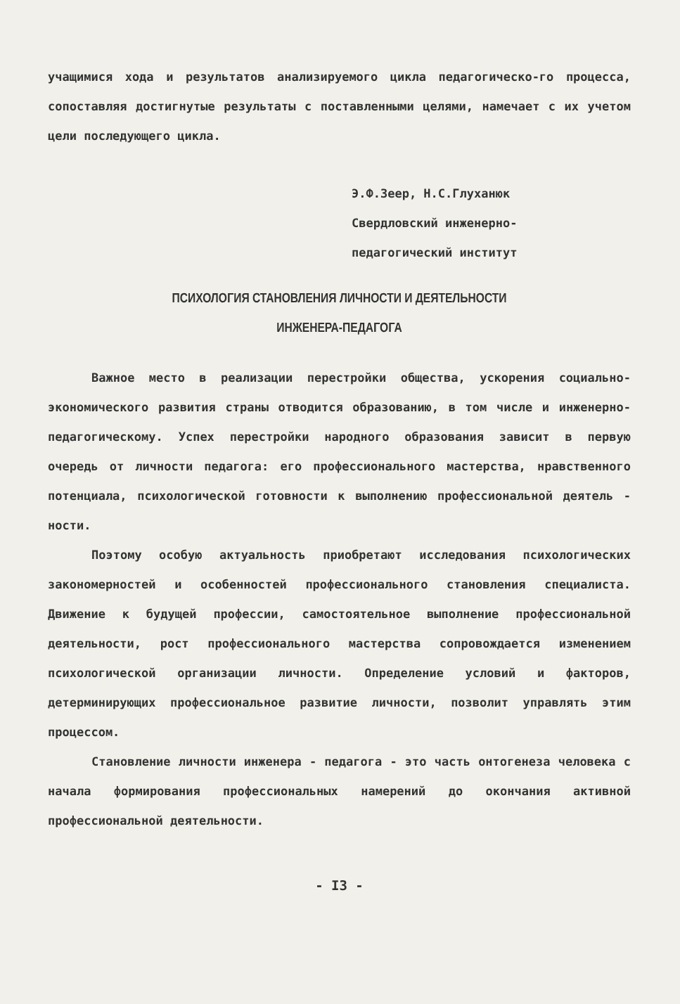учащимися хода и результатов анализируемого цикла педагогическо-го процесса, сопоставляя достигнутые результаты с поставленными целями, намечает с их учетом цели последующего цикла.
Э.Ф.Зеер, Н.С.Глуханюк
Свердловский инженерно-
педагогический институт
ПСИХОЛОГИЯ СТАНОВЛЕНИЯ ЛИЧНОСТИ И ДЕЯТЕЛЬНОСТИ
ИНЖЕНЕРА-ПЕДАГОГА
Важное место в реализации перестройки общества, ускорения социально-экономического развития страны отводится образованию, в том числе и инженерно-педагогическому. Успех перестройки народного образования зависит в первую очередь от личности педагога: его профессионального мастерства, нравственного потенциала, психологической готовности к выполнению профессиональной деятель - ности.
Поэтому особую актуальность приобретают исследования психологических закономерностей и особенностей профессионального становления специалиста. Движение к будущей профессии, самостоятельное выполнение профессиональной деятельности, рост профессионального мастерства сопровождается изменением психологической организации личности. Определение условий и факторов, детерминирующих профессиональное развитие личности, позволит управлять этим процессом.
Становление личности инженера - педагога - это часть онтогенеза человека с начала формирования профессиональных намерений до окончания активной профессиональной деятельности.
- I3 -